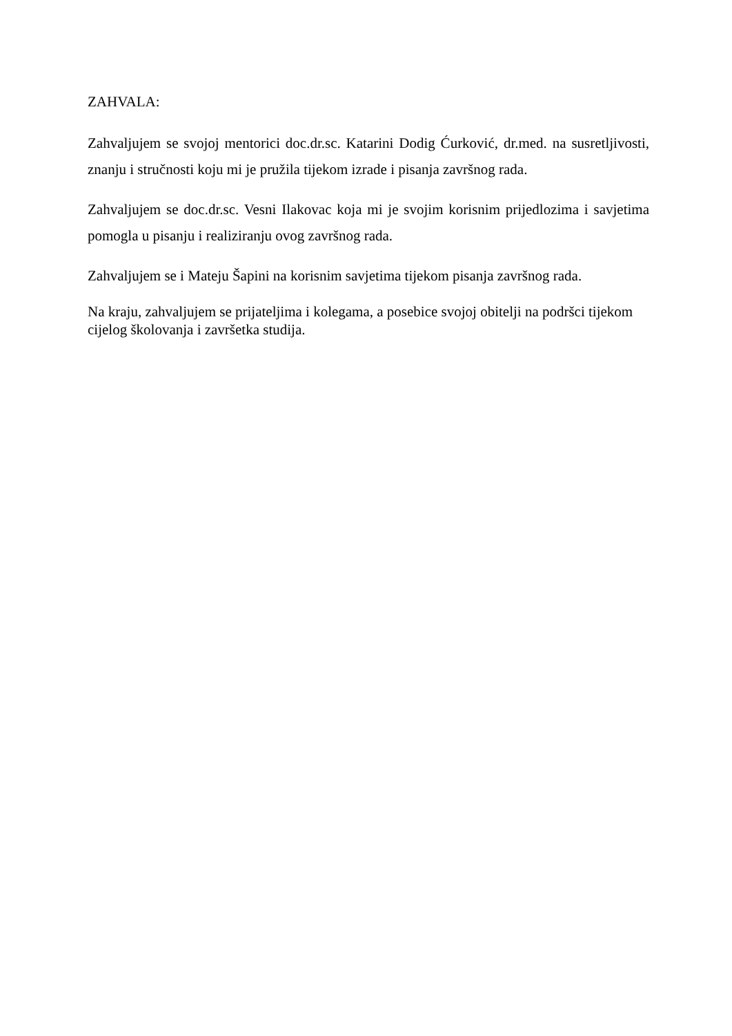ZAHVALA:
Zahvaljujem se svojoj mentorici doc.dr.sc. Katarini Dodig Ćurković, dr.med. na susretljivosti, znanju i stručnosti koju mi je pružila tijekom izrade i pisanja završnog rada.
Zahvaljujem se doc.dr.sc. Vesni Ilakovac koja mi je svojim korisnim prijedlozima i savjetima pomogla u pisanju i realiziranju ovog završnog rada.
Zahvaljujem se i Mateju Šapini na korisnim savjetima tijekom pisanja završnog rada.
Na kraju, zahvaljujem se prijateljima i kolegama, a posebice svojoj obitelji na podršci tijekom
cijelog školovanja i završetka studija.